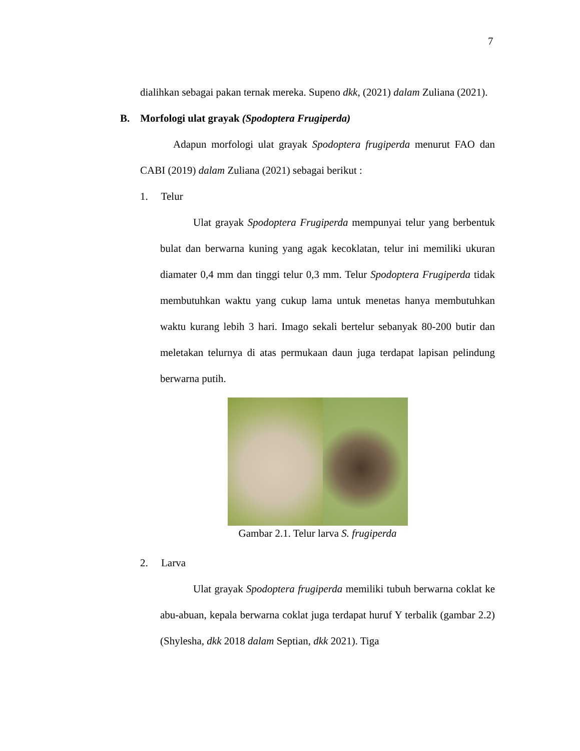7
dialihkan sebagai pakan ternak mereka. Supeno dkk, (2021) dalam Zuliana (2021).
B. Morfologi ulat grayak (Spodoptera Frugiperda)
Adapun morfologi ulat grayak Spodoptera frugiperda menurut FAO dan CABI (2019) dalam Zuliana (2021) sebagai berikut :
1. Telur
Ulat grayak Spodoptera Frugiperda mempunyai telur yang berbentuk bulat dan berwarna kuning yang agak kecoklatan, telur ini memiliki ukuran diamater 0,4 mm dan tinggi telur 0,3 mm. Telur Spodoptera Frugiperda tidak membutuhkan waktu yang cukup lama untuk menetas hanya membutuhkan waktu kurang lebih 3 hari. Imago sekali bertelur sebanyak 80-200 butir dan meletakan telurnya di atas permukaan daun juga terdapat lapisan pelindung berwarna putih.
Gambar 2.1. Telur larva S. frugiperda
2. Larva
Ulat grayak Spodoptera frugiperda memiliki tubuh berwarna coklat ke abu-abuan, kepala berwarna coklat juga terdapat huruf Y terbalik (gambar 2.2) (Shylesha, dkk 2018 dalam Septian, dkk 2021). Tiga